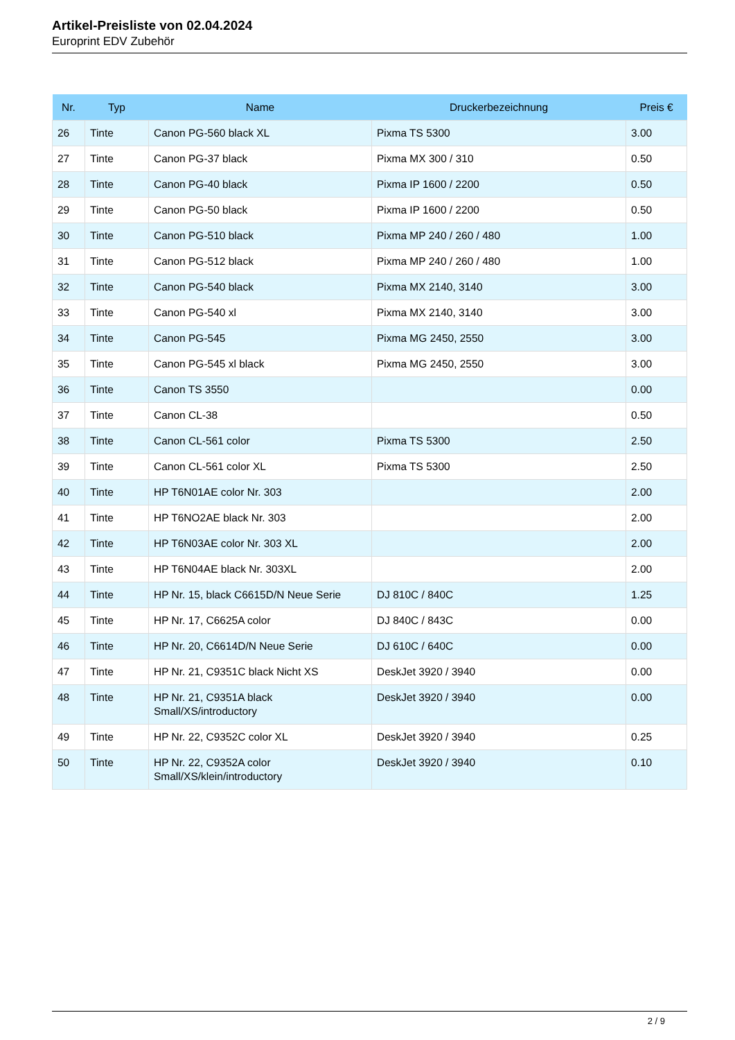Artikel-Preisliste von 02.04.2024
Europrint EDV Zubehör
| Nr. | Typ | Name | Druckerbezeichnung | Preis € |
| --- | --- | --- | --- | --- |
| 26 | Tinte | Canon PG-560 black XL | Pixma TS 5300 | 3.00 |
| 27 | Tinte | Canon PG-37 black | Pixma MX 300 / 310 | 0.50 |
| 28 | Tinte | Canon PG-40 black | Pixma IP 1600 / 2200 | 0.50 |
| 29 | Tinte | Canon PG-50 black | Pixma IP 1600 / 2200 | 0.50 |
| 30 | Tinte | Canon PG-510 black | Pixma MP 240 / 260 / 480 | 1.00 |
| 31 | Tinte | Canon PG-512 black | Pixma MP 240 / 260 / 480 | 1.00 |
| 32 | Tinte | Canon PG-540 black | Pixma MX 2140, 3140 | 3.00 |
| 33 | Tinte | Canon PG-540 xl | Pixma MX 2140, 3140 | 3.00 |
| 34 | Tinte | Canon PG-545 | Pixma MG 2450, 2550 | 3.00 |
| 35 | Tinte | Canon PG-545 xl black | Pixma MG 2450, 2550 | 3.00 |
| 36 | Tinte | Canon TS 3550 | | 0.00 |
| 37 | Tinte | Canon CL-38 | | 0.50 |
| 38 | Tinte | Canon CL-561 color | Pixma TS 5300 | 2.50 |
| 39 | Tinte | Canon CL-561 color XL | Pixma TS 5300 | 2.50 |
| 40 | Tinte | HP T6N01AE color Nr. 303 | | 2.00 |
| 41 | Tinte | HP T6NO2AE black Nr. 303 | | 2.00 |
| 42 | Tinte | HP T6N03AE color Nr. 303 XL | | 2.00 |
| 43 | Tinte | HP T6N04AE black Nr. 303XL | | 2.00 |
| 44 | Tinte | HP Nr. 15, black C6615D/N Neue Serie | DJ 810C / 840C | 1.25 |
| 45 | Tinte | HP Nr. 17, C6625A color | DJ 840C / 843C | 0.00 |
| 46 | Tinte | HP Nr. 20, C6614D/N Neue Serie | DJ 610C / 640C | 0.00 |
| 47 | Tinte | HP Nr. 21, C9351C black Nicht XS | DeskJet 3920 / 3940 | 0.00 |
| 48 | Tinte | HP Nr. 21, C9351A black Small/XS/introductory | DeskJet 3920 / 3940 | 0.00 |
| 49 | Tinte | HP Nr. 22, C9352C color XL | DeskJet 3920 / 3940 | 0.25 |
| 50 | Tinte | HP Nr. 22, C9352A color Small/XS/klein/introductory | DeskJet 3920 / 3940 | 0.10 |
2 / 9